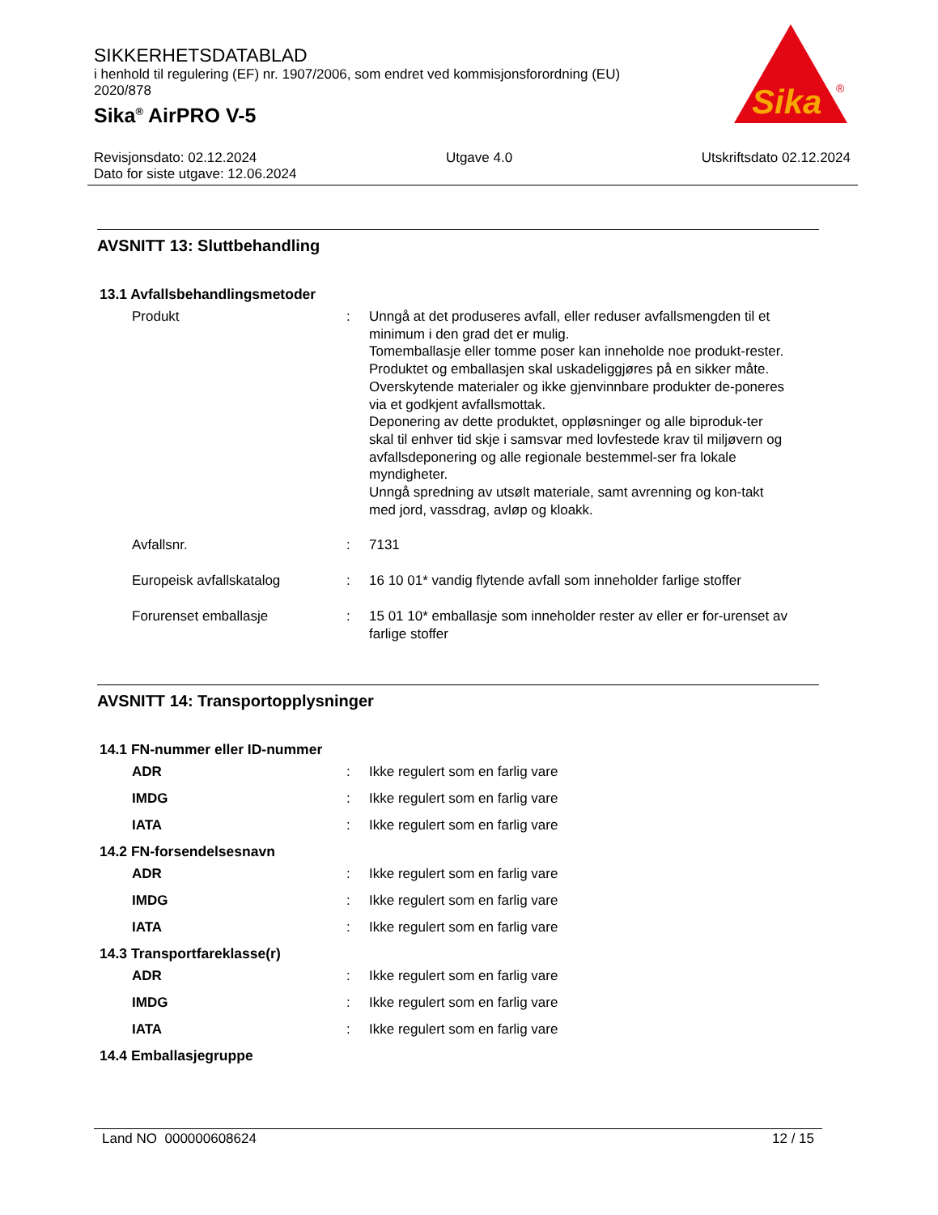SIKKERHETSDATABLAD
i henhold til regulering (EF) nr. 1907/2006, som endret ved kommisjonsforordning (EU) 2020/878
Sika<sup>®</sup> AirPRO V-5
Sika
®
Revisjonsdato: 02.12.2024 Utgave 4.0 Utskriftsdato 02.12.2024
Dato for siste utgave: 12.06.2024
AVSNITT 13: Sluttbehandling
13.1 Avfallsbehandlingsmetoder
Produkt : Unngå at det produseres avfall, eller reduser avfallsmengden til et minimum i den grad det er mulig.
Tomemballasje eller tomme poser kan inneholde noe produkt-rester.
Produktet og emballasjen skal uskadeliggjøres på en sikker måte.
Overskytende materialer og ikke gjenvinnbare produkter de-poneres via et godkjent avfallsmottak.
Deponering av dette produktet, oppløsninger og alle biproduk-ter skal til enhver tid skje i samsvar med lovfestede krav til miljøvern og avfallsdeponering og alle regionale bestemmel-ser fra lokale myndigheter.
Unngå spredning av utsølt materiale, samt avrenning og kon-takt med jord, vassdrag, avløp og kloakk.
Avfallsnr. : 7131
Europeisk avfallskatalog : 16 10 01* vandig flytende avfall som inneholder farlige stoffer
Forurenset emballasje : 15 01 10* emballasje som inneholder rester av eller er for-urenset av farlige stoffer
AVSNITT 14: Transportopplysninger
14.1 FN-nummer eller ID-nummer
ADR : Ikke regulert som en farlig vare
IMDG : Ikke regulert som en farlig vare
IATA : Ikke regulert som en farlig vare
14.2 FN-forsendelsesnavn
ADR : Ikke regulert som en farlig vare
IMDG : Ikke regulert som en farlig vare
IATA : Ikke regulert som en farlig vare
14.3 Transportfareklasse(r)
ADR : Ikke regulert som en farlig vare
IMDG : Ikke regulert som en farlig vare
IATA : Ikke regulert som en farlig vare
14.4 Emballasjegruppe
Land NO 000000608624 12 / 15